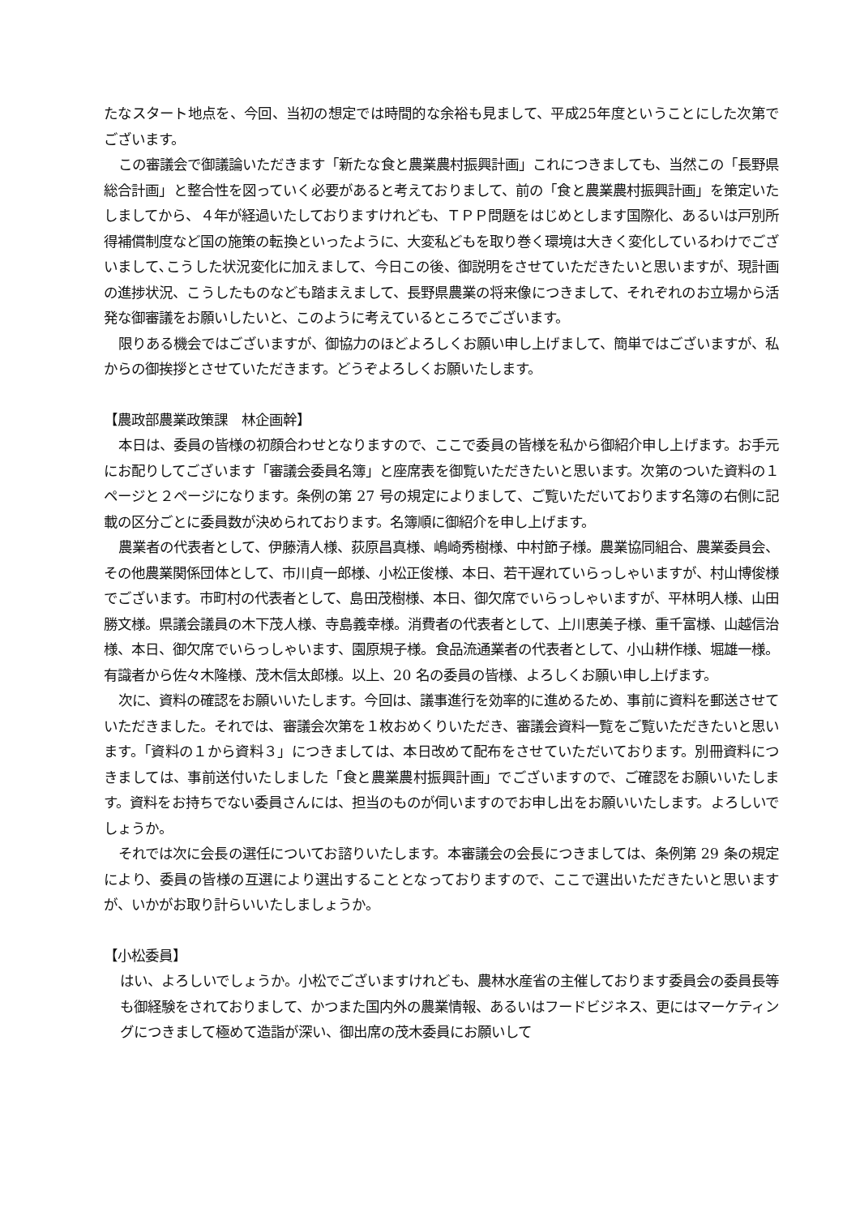たなスタート地点を、今回、当初の想定では時間的な余裕も見まして、平成25年度ということにした次第でございます。
この審議会で御議論いただきます「新たな食と農業農村振興計画」これにつきましても、当然この「長野県総合計画」と整合性を図っていく必要があると考えておりまして、前の「食と農業農村振興計画」を策定いたしましてから、４年が経過いたしておりますけれども、ＴＰＰ問題をはじめとします国際化、あるいは戸別所得補償制度など国の施策の転換といったように、大変私どもを取り巻く環境は大きく変化しているわけでございまして､こうした状況変化に加えまして、今日この後、御説明をさせていただきたいと思いますが、現計画の進捗状況、こうしたものなども踏まえまして、長野県農業の将来像につきまして、それぞれのお立場から活発な御審議をお願いしたいと、このように考えているところでございます。
限りある機会ではございますが、御協力のほどよろしくお願い申し上げまして、簡単ではございますが、私からの御挨拶とさせていただきます。どうぞよろしくお願いたします。
【農政部農業政策課　林企画幹】
本日は、委員の皆様の初顔合わせとなりますので、ここで委員の皆様を私から御紹介申し上げます。お手元にお配りしてございます「審議会委員名簿」と座席表を御覧いただきたいと思います。次第のついた資料の１ページと２ページになります。条例の第 27 号の規定によりまして、ご覧いただいております名簿の右側に記載の区分ごとに委員数が決められております。名簿順に御紹介を申し上げます。
農業者の代表者として、伊藤清人様、荻原昌真様、嶋崎秀樹様、中村節子様。農業協同組合、農業委員会、その他農業関係団体として、市川貞一郎様、小松正俊様、本日、若干遅れていらっしゃいますが、村山博俊様でございます。市町村の代表者として、島田茂樹様、本日、御欠席でいらっしゃいますが、平林明人様、山田勝文様。県議会議員の木下茂人様、寺島義幸様。消費者の代表者として、上川恵美子様、重千富様、山越信治様、本日、御欠席でいらっしゃいます、園原規子様。食品流通業者の代表者として、小山耕作様、堀雄一様。有識者から佐々木隆様、茂木信太郎様。以上、20 名の委員の皆様、よろしくお願い申し上げます。
次に、資料の確認をお願いいたします。今回は、議事進行を効率的に進めるため、事前に資料を郵送させていただきました。それでは、審議会次第を１枚おめくりいただき、審議会資料一覧をご覧いただきたいと思います。「資料の１から資料３」につきましては、本日改めて配布をさせていただいております。別冊資料につきましては、事前送付いたしました「食と農業農村振興計画」でございますので、ご確認をお願いいたします。資料をお持ちでない委員さんには、担当のものが伺いますのでお申し出をお願いいたします。よろしいでしょうか。
それでは次に会長の選任についてお諮りいたします。本審議会の会長につきましては、条例第 29 条の規定により、委員の皆様の互選により選出することとなっておりますので、ここで選出いただきたいと思いますが、いかがお取り計らいいたしましょうか。
【小松委員】
はい、よろしいでしょうか。小松でございますけれども、農林水産省の主催しております委員会の委員長等も御経験をされておりまして、かつまた国内外の農業情報、あるいはフードビジネス、更にはマーケティングにつきまして極めて造詣が深い、御出席の茂木委員にお願いして